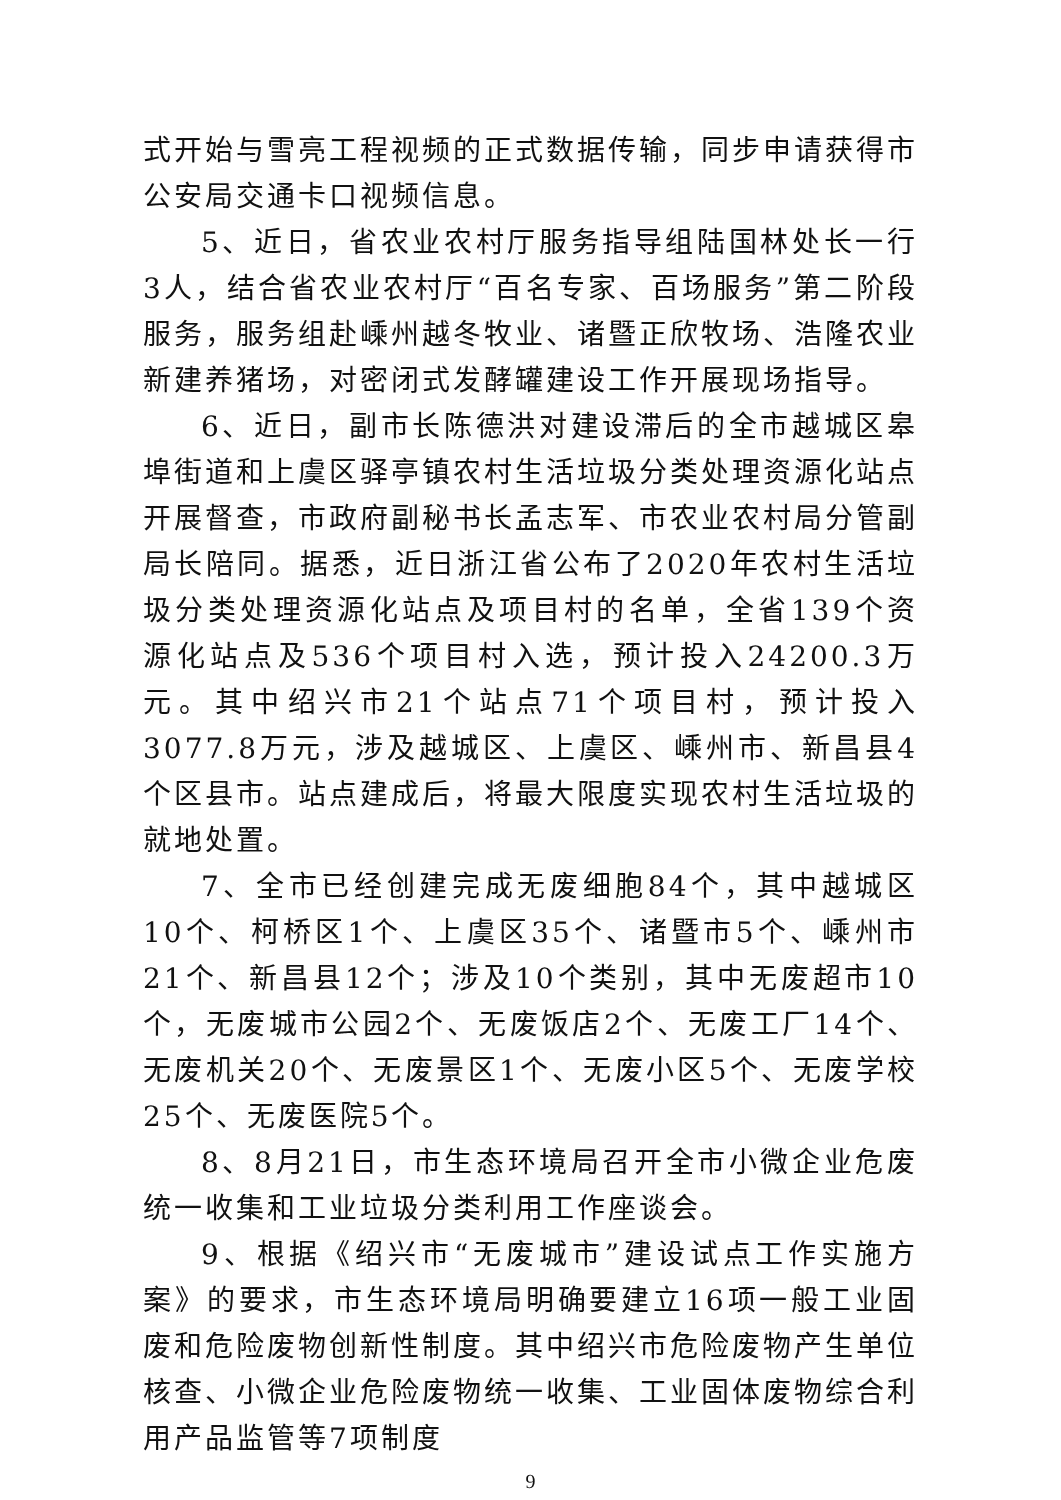式开始与雪亮工程视频的正式数据传输，同步申请获得市公安局交通卡口视频信息。
5、近日，省农业农村厅服务指导组陆国林处长一行3人，结合省农业农村厅“百名专家、百场服务”第二阶段服务，服务组赴嵊州越冬牧业、诸暨正欣牧场、浩隆农业新建养猪场，对密闭式发酵罐建设工作开展现场指导。
6、近日，副市长陈德洪对建设滞后的全市越城区皋埠街道和上虞区驿亭镇农村生活垃圾分类处理资源化站点开展督查，市政府副秘书长孟志军、市农业农村局分管副局长陪同。据悉，近日浙江省公布了2020年农村生活垃圾分类处理资源化站点及项目村的名单，全省139个资源化站点及536个项目村入选，预计投入24200.3万元。其中绍兴市21个站点71个项目村，预计投入3077.8万元，涉及越城区、上虞区、嵊州市、新昌县4个区县市。站点建成后，将最大限度实现农村生活垃圾的就地处置。
7、全市已经创建完成无废细胞84个，其中越城区10个、柯桥区1个、上虞区35个、诸暨市5个、嵊州市21个、新昌县12个；涉及10个类别，其中无废超市10个，无废城市公园2个、无废饭店2个、无废工厂14个、无废机关20个、无废景区1个、无废小区5个、无废学校25个、无废医院5个。
8、8月21日，市生态环境局召开全市小微企业危废统一收集和工业垃圾分类利用工作座谈会。
9、根据《绍兴市“无废城市”建设试点工作实施方案》的要求，市生态环境局明确要建立16项一般工业固废和危险废物创新性制度。其中绍兴市危险废物产生单位核查、小微企业危险废物统一收集、工业固体废物综合利用产品监管等7项制度
9